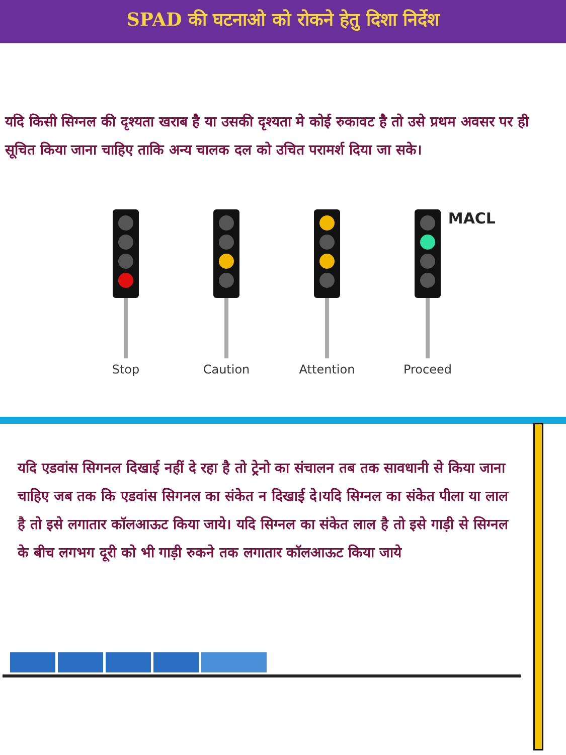SPAD की घटनाओ को रोकने हेतु दिशा निर्देश
यदि किसी सिग्नल की दृश्यता खराब है या उसकी दृश्यता मे कोई रुकावट है तो उसे प्रथम अवसर पर ही सूचित किया जाना चाहिए ताकि अन्य चालक दल को उचित परामर्श दिया जा सके।
Stop Caution Attention Proceed
MACL
यदि एडवांस सिगनल दिखाई नहीं दे रहा है तो ट्रेनो का संचालन तब तक सावधानी से किया जाना चाहिए जब तक कि एडवांस सिगनल का संकेत न दिखाई दे।यदि सिग्नल का संकेत पीला या लाल है तो इसे लगातार कॉलआऊट किया जाये। यदि सिग्नल का संकेत लाल है तो इसे गाड़ी से सिग्नल के बीच लगभग दूरी को भी गाड़ी रुकने तक लगातार कॉलआऊट किया जाये